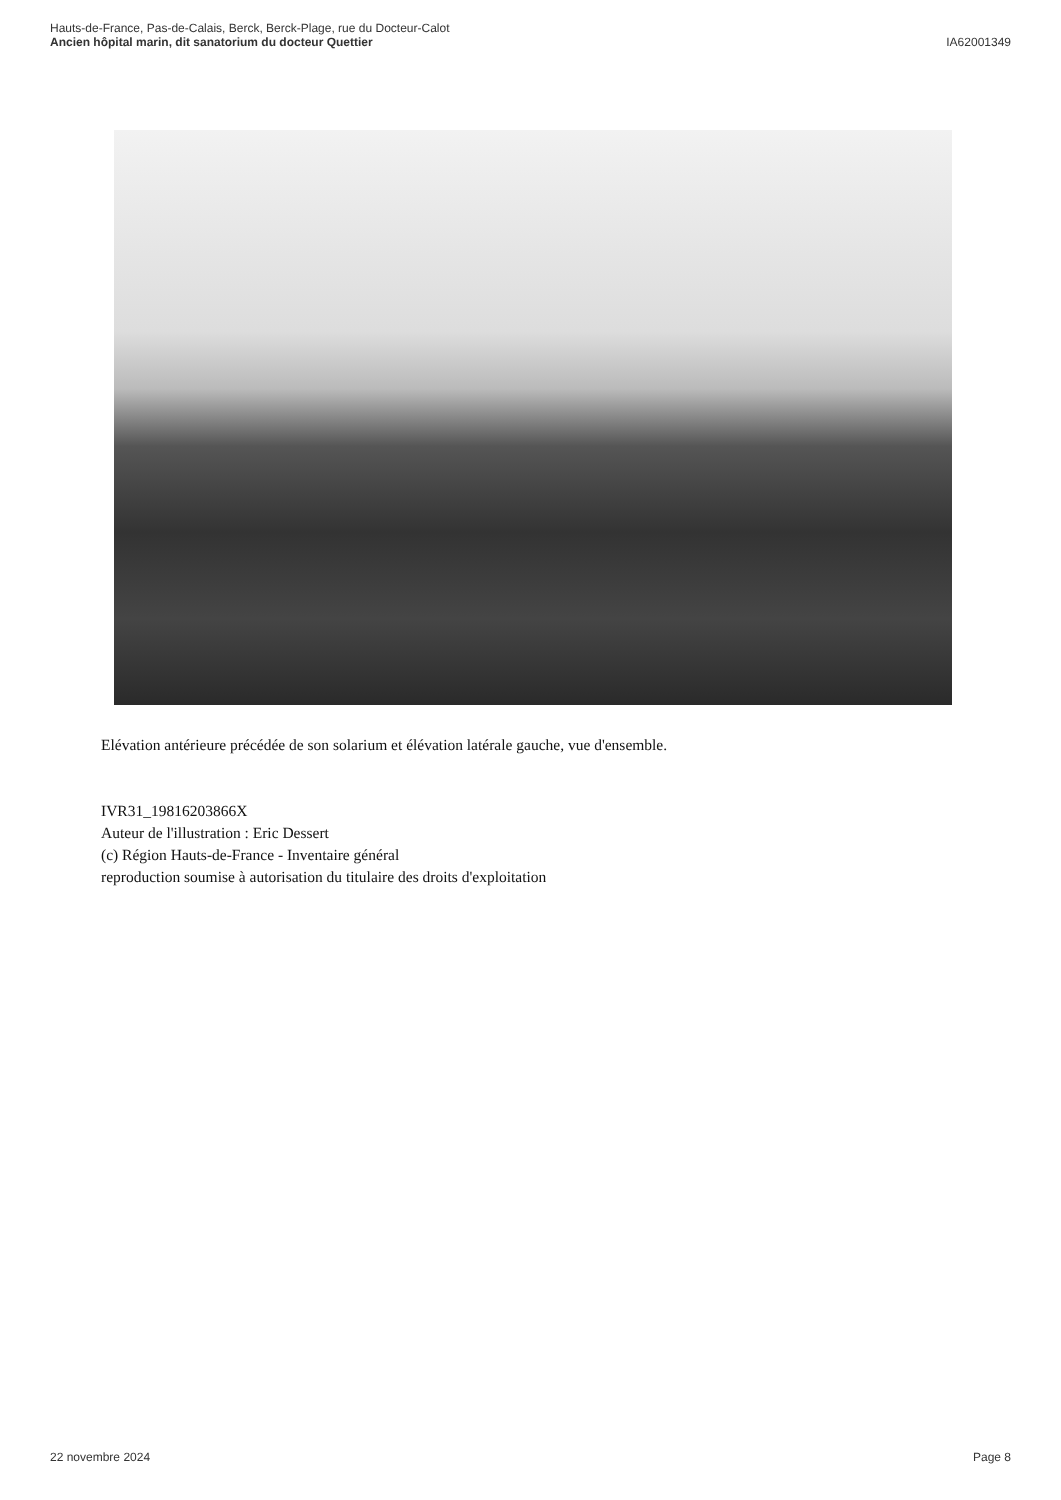Hauts-de-France, Pas-de-Calais, Berck, Berck-Plage, rue du Docteur-Calot
Ancien hôpital marin, dit sanatorium du docteur Quettier
IA62001349
Elévation antérieure précédée de son solarium et élévation latérale gauche, vue d'ensemble.
IVR31_19816203866X
Auteur de l'illustration : Eric Dessert
(c) Région Hauts-de-France - Inventaire général
reproduction soumise à autorisation du titulaire des droits d'exploitation
22 novembre 2024 Page 8